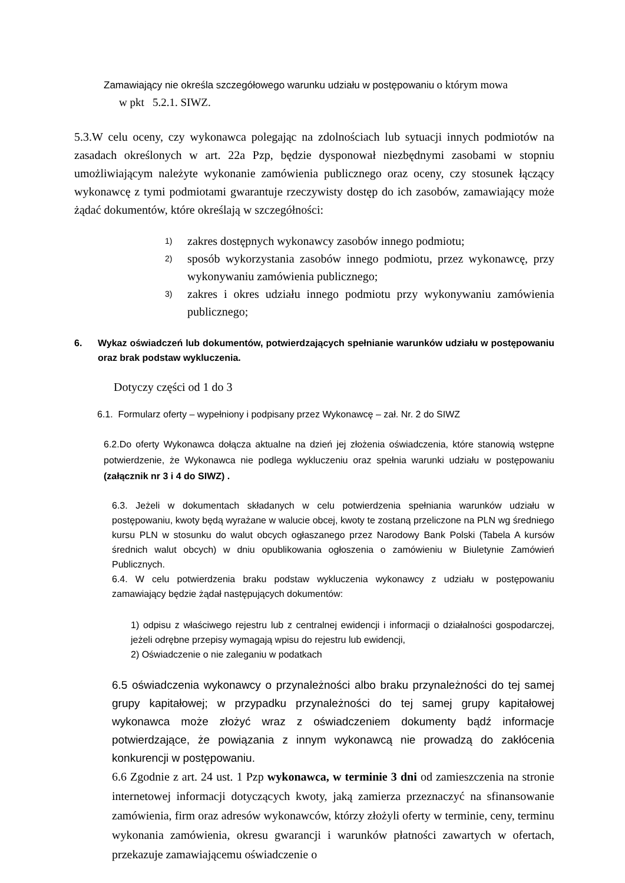Zamawiający nie określa szczegółowego warunku udziału w postępowaniu o którym mowa
w pkt 5.2.1. SIWZ.
5.3.W celu oceny, czy wykonawca polegając na zdolnościach lub sytuacji innych podmiotów na zasadach określonych w art. 22a Pzp, będzie dysponował niezbędnymi zasobami w stopniu umożliwiającym należyte wykonanie zamówienia publicznego oraz oceny, czy stosunek łączący wykonawcę z tymi podmiotami gwarantuje rzeczywisty dostęp do ich zasobów, zamawiający może żądać dokumentów, które określają w szczegółności:
1) zakres dostępnych wykonawcy zasobów innego podmiotu;
2) sposób wykorzystania zasobów innego podmiotu, przez wykonawcę, przy wykonywaniu zamówienia publicznego;
3) zakres i okres udziału innego podmiotu przy wykonywaniu zamówienia publicznego;
6. Wykaz oświadczeń lub dokumentów, potwierdzających spełnianie warunków udziału w postępowaniu oraz brak podstaw wykluczenia.
Dotyczy części od 1 do 3
6.1. Formularz oferty – wypełniony i podpisany przez Wykonawcę – zał. Nr. 2 do SIWZ
6.2.Do oferty Wykonawca dołącza aktualne na dzień jej złożenia oświadczenia, które stanowią wstępne potwierdzenie, że Wykonawca nie podlega wykluczeniu oraz spełnia warunki udziału w postępowaniu (załącznik nr 3 i 4 do SIWZ) .
6.3. Jeżeli w dokumentach składanych w celu potwierdzenia spełniania warunków udziału w postępowaniu, kwoty będą wyrażane w walucie obcej, kwoty te zostaną przeliczone na PLN wg średniego kursu PLN w stosunku do walut obcych ogłaszanego przez Narodowy Bank Polski (Tabela A kursów średnich walut obcych) w dniu opublikowania ogłoszenia o zamówieniu w Biuletynie Zamówień Publicznych.
6.4. W celu potwierdzenia braku podstaw wykluczenia wykonawcy z udziału w postępowaniu zamawiający będzie żądał następujących dokumentów:
1) odpisu z właściwego rejestru lub z centralnej ewidencji i informacji o działalności gospodarczej, jeżeli odrębne przepisy wymagają wpisu do rejestru lub ewidencji,
2) Oświadczenie o nie zaleganiu w podatkach
6.5 oświadczenia wykonawcy o przynależności albo braku przynależności do tej samej grupy kapitałowej; w przypadku przynależności do tej samej grupy kapitałowej wykonawca może złożyć wraz z oświadczeniem dokumenty bądź informacje potwierdzające, że powiązania z innym wykonawcą nie prowadzą do zakłócenia konkurencji w postępowaniu.
6.6 Zgodnie z art. 24 ust. 1 Pzp wykonawca, w terminie 3 dni od zamieszczenia na stronie internetowej informacji dotyczących kwoty, jaką zamierza przeznaczyć na sfinansowanie zamówienia, firm oraz adresów wykonawców, którzy złożyli oferty w terminie, ceny, terminu wykonania zamówienia, okresu gwarancji i warunków płatności zawartych w ofertach, przekazuje zamawiającemu oświadczenie o